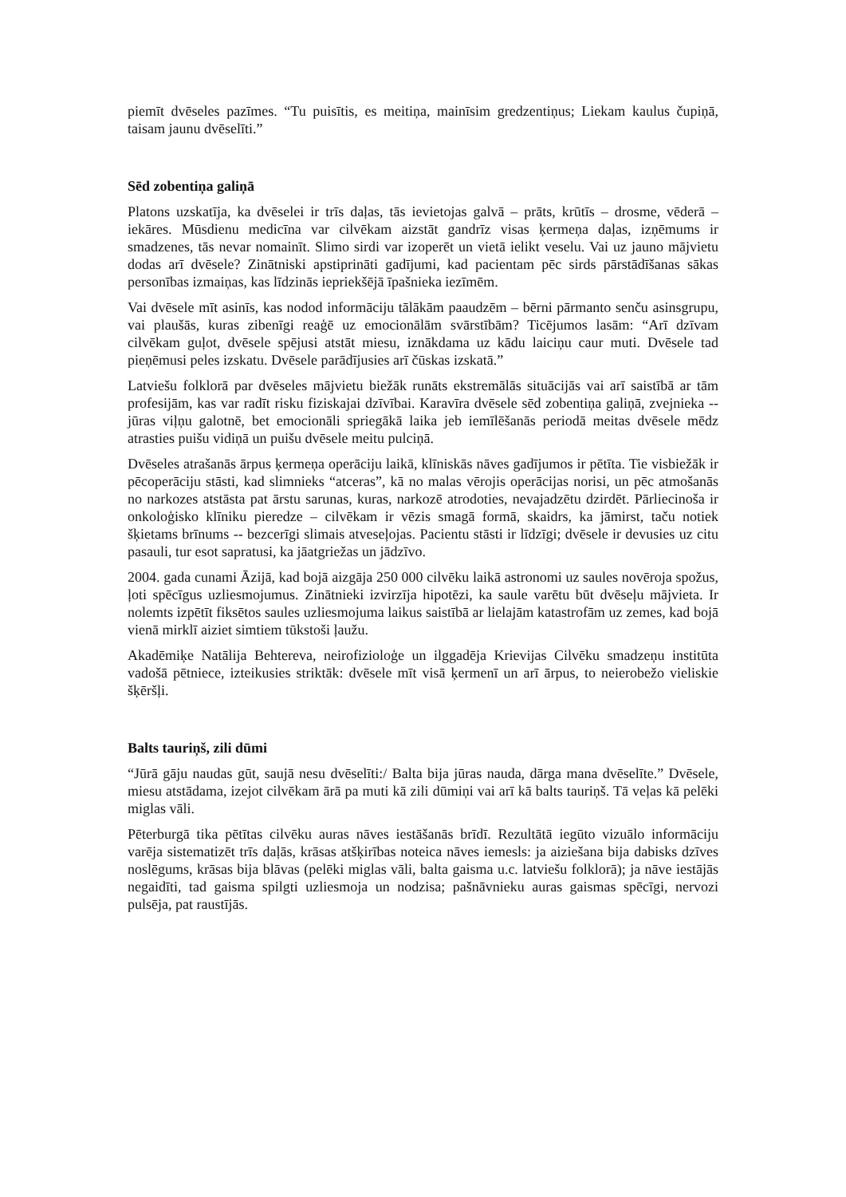piemīt dvēseles pazīmes. “Tu puisītis, es meitiņa, mainīsim gredzentiņus; Liekam kaulus čupiņā, taisam jaunu dvēselīti.”
Sēd zobentiņa galiņā
Platons uzskatīja, ka dvēselei ir trīs daļas, tās ievietojas galvā – prāts, krūtīs – drosme, vēderā – iekāres. Mūsdienu medicīna var cilvēkam aizstāt gandrīz visas ķermeņa daļas, izņēmums ir smadzenes, tās nevar nomainīt. Slimo sirdi var izoperēt un vietā ielikt veselu. Vai uz jauno mājvietu dodas arī dvēsele? Zinātniski apstiprināti gadījumi, kad pacientam pēc sirds pārstādīšanas sākas personības izmaiņas, kas līdzinās iepriekšējā īpašnieka iezīmēm.
Vai dvēsele mīt asinīs, kas nodod informāciju tālākām paaudzēm – bērni pārmanto senču asinsgrupu, vai plaušās, kuras zibenīgi reaģē uz emocionālām svārstībām? Ticējumos lasām: “Arī dzīvam cilvēkam guļot, dvēsele spējusi atstāt miesu, iznākdama uz kādu laiciņu caur muti. Dvēsele tad pieņēmusi peles izskatu. Dvēsele parādījusies arī čūskas izskatā.”
Latviešu folklorā par dvēseles mājvietu biežāk runāts ekstremālās situācijās vai arī saistībā ar tām profesijām, kas var radīt risku fiziskajai dzīvībai. Karavīra dvēsele sēd zobentiņa galiņā, zvejnieka -- jūras viļņu galotnē, bet emocionāli spriegākā laika jeb iemīlēšanās periodā meitas dvēsele mēdz atrasties puišu vidiņā un puišu dvēsele meitu pulciņā.
Dvēseles atrašanās ārpus ķermeņa operāciju laikā, klīniskās nāves gadījumos ir pētīta. Tie visbiežāk ir pēcoperāciju stāsti, kad slimnieks “atceras”, kā no malas vērojis operācijas norisi, un pēc atmošanās no narkozes atstāsta pat ārstu sarunas, kuras, narkozē atrodoties, nevajadzētu dzirdēt. Pārliecinoša ir onkoloģisko klīniku pieredze – cilvēkam ir vēzis smagā formā, skaidrs, ka jāmirst, taču notiek šķietams brīnums -- bezcerīgi slimais atveseļojas. Pacientu stāsti ir līdzīgi; dvēsele ir devusies uz citu pasauli, tur esot sapratusi, ka jāatgriežas un jādzīvo.
2004. gada cunami Āzijā, kad bojā aizgāja 250 000 cilvēku laikā astronomi uz saules novēroja spožus, ļoti spēcīgus uzliesmojumus. Zinātnieki izvirzīja hipotēzi, ka saule varētu būt dvēseļu mājvieta. Ir nolemts izpētīt fiksētos saules uzliesmojuma laikus saistībā ar lielajām katastrofām uz zemes, kad bojā vienā mirklī aiziet simtiem tūkstoši ļaužu.
Akadēmiķe Natālija Behtereva, neirofizioloģe un ilggadēja Krievijas Cilvēku smadzeņu institūta vadošā pētniece, izteikusies striktāk: dvēsele mīt visā ķermenī un arī ārpus, to neierobežo vieliskie šķēršļi.
Balts tauriņš, zili dūmi
“Jūrā gāju naudas gūt, saujā nesu dvēselīti:/ Balta bija jūras nauda, dārga mana dvēselīte.” Dvēsele, miesu atstādama, izejot cilvēkam ārā pa muti kā zili dūmiņi vai arī kā balts tauriņš. Tā veļas kā pelēki miglas vāli.
Pēterburgā tika pētītas cilvēku auras nāves iestāšanās brīdī. Rezultātā iegūto vizuālo informāciju varēja sistematizēt trīs daļās, krāsas atšķirības noteica nāves iemesls: ja aiziešana bija dabisks dzīves noslēgums, krāsas bija blāvas (pelēki miglas vāli, balta gaisma u.c. latviešu folklorā); ja nāve iestājās negaidīti, tad gaisma spilgti uzliesmoja un nodzisa; pašnāvnieku auras gaismas spēcīgi, nervozi pulsēja, pat raustījās.